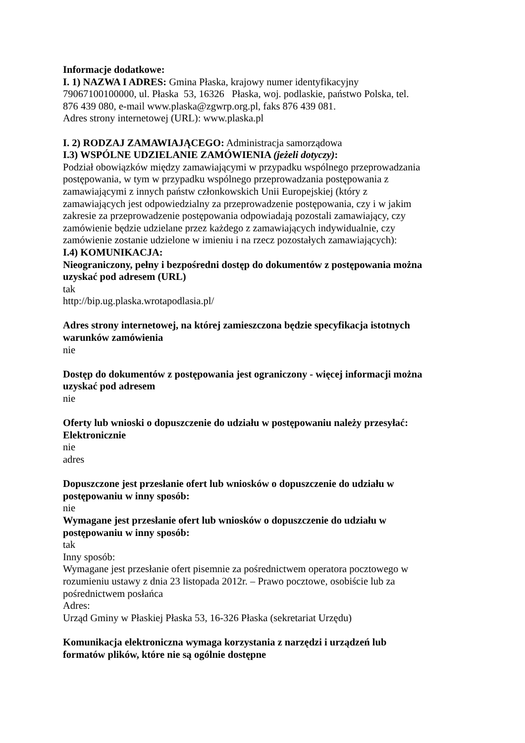Informacje dodatkowe:
I. 1) NAZWA I ADRES: Gmina Płaska, krajowy numer identyfikacyjny 79067100100000, ul. Płaska 53, 16326 Płaska, woj. podlaskie, państwo Polska, tel. 876 439 080, e-mail www.plaska@zgwrp.org.pl, faks 876 439 081.
Adres strony internetowej (URL): www.plaska.pl
I. 2) RODZAJ ZAMAWIAJĄCEGO: Administracja samorządowa
I.3) WSPÓLNE UDZIELANIE ZAMÓWIENIA (jeżeli dotyczy):
Podział obowiązków między zamawiającymi w przypadku wspólnego przeprowadzania postępowania, w tym w przypadku wspólnego przeprowadzania postępowania z zamawiającymi z innych państw członkowskich Unii Europejskiej (który z zamawiających jest odpowiedzialny za przeprowadzenie postępowania, czy i w jakim zakresie za przeprowadzenie postępowania odpowiadają pozostali zamawiający, czy zamówienie będzie udzielane przez każdego z zamawiających indywidualnie, czy zamówienie zostanie udzielone w imieniu i na rzecz pozostałych zamawiających):
I.4) KOMUNIKACJA:
Nieograniczony, pełny i bezpośredni dostęp do dokumentów z postępowania można uzyskać pod adresem (URL)
tak
http://bip.ug.plaska.wrotapodlasia.pl/
Adres strony internetowej, na której zamieszczona będzie specyfikacja istotnych warunków zamówienia
nie
Dostęp do dokumentów z postępowania jest ograniczony - więcej informacji można uzyskać pod adresem
nie
Oferty lub wnioski o dopuszczenie do udziału w postępowaniu należy przesyłać:
Elektronicznie
nie
adres
Dopuszczone jest przesłanie ofert lub wniosków o dopuszczenie do udziału w postępowaniu w inny sposób:
nie
Wymagane jest przesłanie ofert lub wniosków o dopuszczenie do udziału w postępowaniu w inny sposób:
tak
Inny sposób:
Wymagane jest przesłanie ofert pisemnie za pośrednictwem operatora pocztowego w rozumieniu ustawy z dnia 23 listopada 2012r. – Prawo pocztowe, osobiście lub za pośrednictwem posłańca
Adres:
Urząd Gminy w Płaskiej Płaska 53, 16-326 Płaska (sekretariat Urzędu)
Komunikacja elektroniczna wymaga korzystania z narzędzi i urządzeń lub formatów plików, które nie są ogólnie dostępne